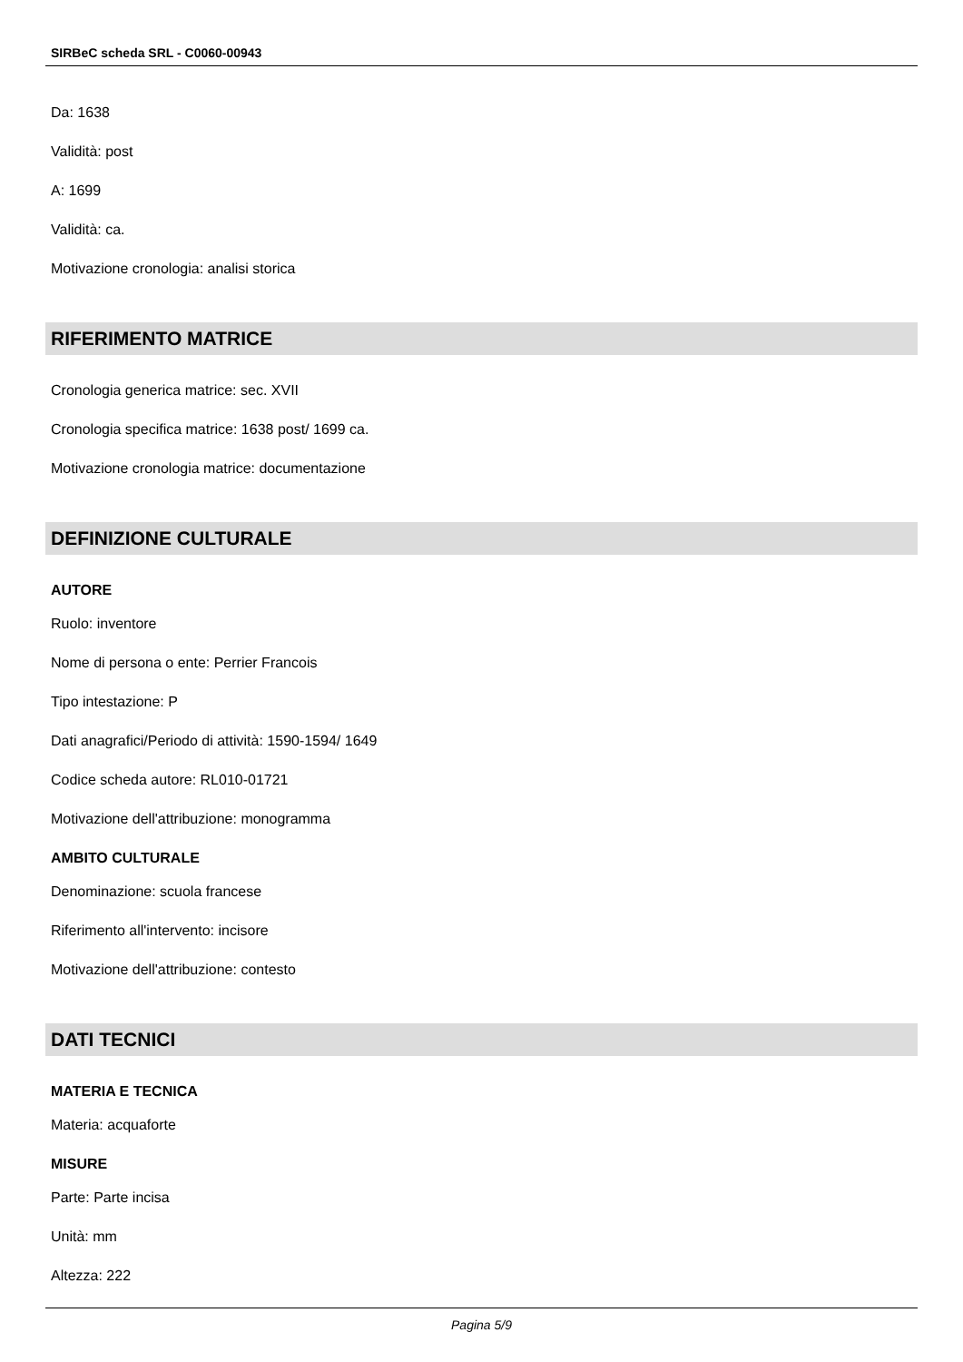SIRBeC scheda SRL - C0060-00943
Da: 1638
Validità: post
A: 1699
Validità: ca.
Motivazione cronologia: analisi storica
RIFERIMENTO MATRICE
Cronologia generica matrice: sec. XVII
Cronologia specifica matrice: 1638 post/ 1699 ca.
Motivazione cronologia matrice: documentazione
DEFINIZIONE CULTURALE
AUTORE
Ruolo: inventore
Nome di persona o ente: Perrier Francois
Tipo intestazione: P
Dati anagrafici/Periodo di attività: 1590-1594/ 1649
Codice scheda autore: RL010-01721
Motivazione dell'attribuzione: monogramma
AMBITO CULTURALE
Denominazione: scuola francese
Riferimento all'intervento: incisore
Motivazione dell'attribuzione: contesto
DATI TECNICI
MATERIA E TECNICA
Materia: acquaforte
MISURE
Parte: Parte incisa
Unità: mm
Altezza: 222
Pagina 5/9